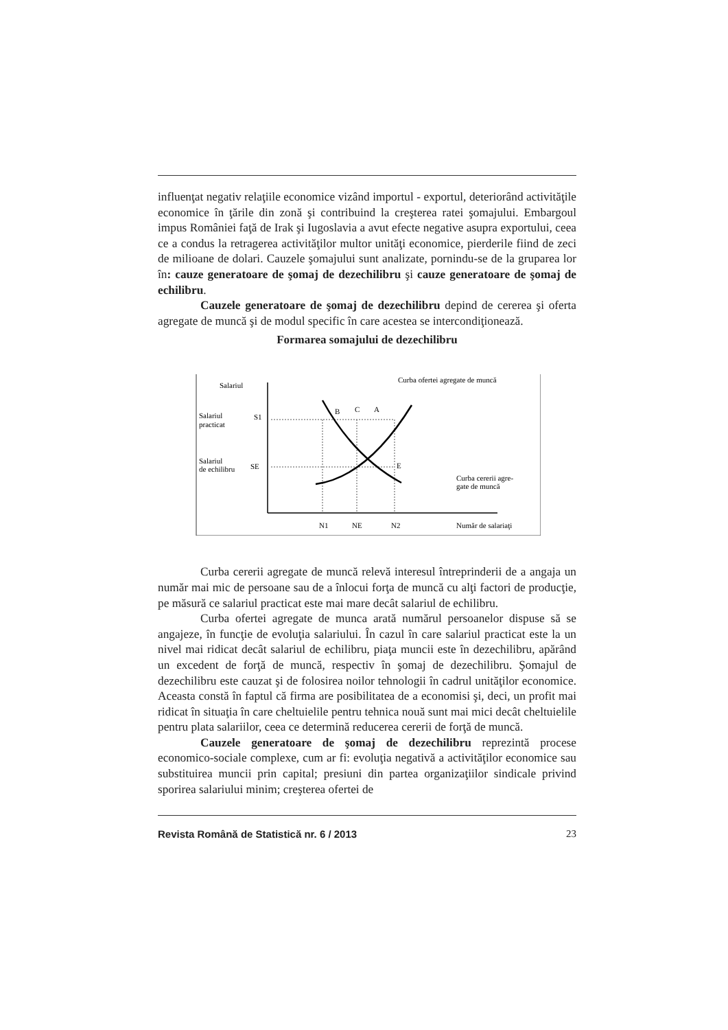influenţat negativ relaţiile economice vizând importul - exportul, deteriorând activităţile economice în ţările din zonă şi contribuind la creşterea ratei şomajului. Embargoul impus României faţă de Irak şi Iugoslavia a avut efecte negative asupra exportului, ceea ce a condus la retragerea activităţilor multor unităţi economice, pierderile fiind de zeci de milioane de dolari. Cauzele şomajului sunt analizate, pornindu-se de la gruparea lor în: cauze generatoare de şomaj de dezechilibru şi cauze generatoare de şomaj de echilibru.
Cauzele generatoare de şomaj de dezechilibru depind de cererea şi oferta agregate de muncă şi de modul specific în care acestea se intercondiţionează.
Formarea somajului de dezechilibru
Salariul
Curba ofertei agregate de muncă
Salariul
practicat
S1
Salariul
de echilibru
SE
B
C
A
E
Curba cererii agre-
gate de muncă
N1
NE
N2
Număr de salariaţi
Curba cererii agregate de muncă relevă interesul întreprinderii de a angaja un număr mai mic de persoane sau de a înlocui forţa de muncă cu alţi factori de producţie, pe măsură ce salariul practicat este mai mare decât salariul de echilibru.
Curba ofertei agregate de munca arată numărul persoanelor dispuse să se angajeze, în funcţie de evoluţia salariului. În cazul în care salariul practicat este la un nivel mai ridicat decât salariul de echilibru, piaţa muncii este în dezechilibru, apărând un excedent de forţă de muncă, respectiv în şomaj de dezechilibru. Şomajul de dezechilibru este cauzat şi de folosirea noilor tehnologii în cadrul unităţilor economice. Aceasta constă în faptul că firma are posibilitatea de a economisi şi, deci, un profit mai ridicat în situaţia în care cheltuielile pentru tehnica nouă sunt mai mici decât cheltuielile pentru plata salariilor, ceea ce determină reducerea cererii de forţă de muncă.
Cauzele generatoare de şomaj de dezechilibru reprezintă procese economico-sociale complexe, cum ar fi: evoluţia negativă a activităţilor economice sau substituirea muncii prin capital; presiuni din partea organizaţiilor sindicale privind sporirea salariului minim; creşterea ofertei de
Revista Română de Statistică nr. 6 / 2013 23